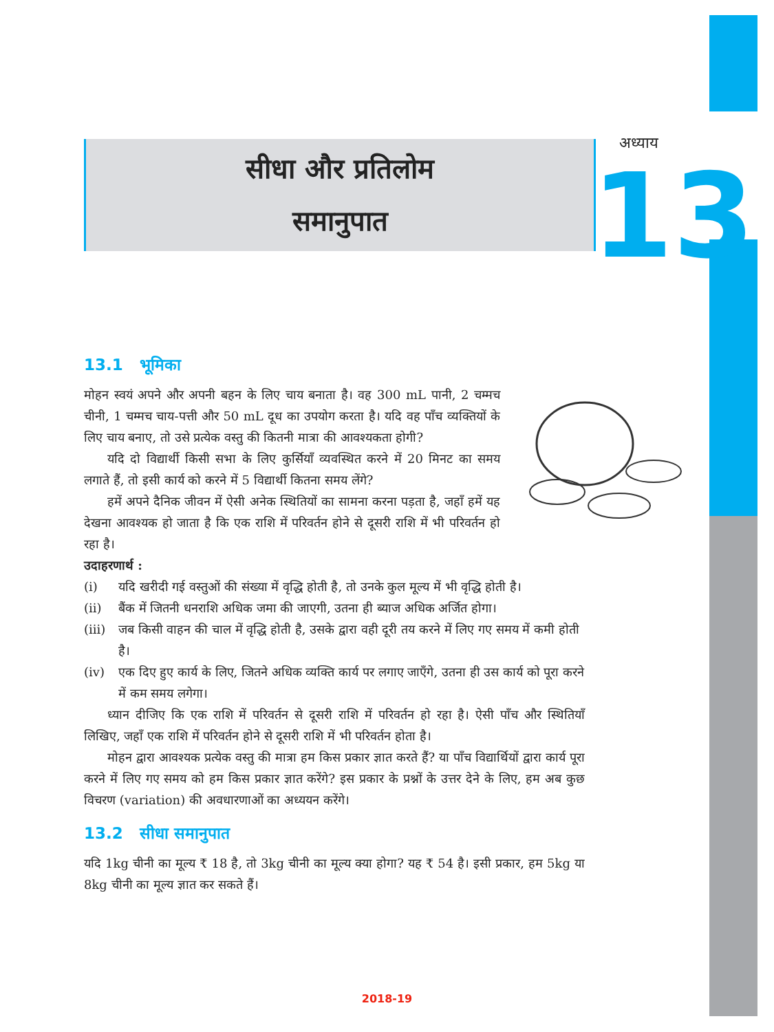सीधा और प्रतिलोम
समानुपात
अध्याय
13
13.1 भूमिका
मोहन स्वयं अपने और अपनी बहन के लिए चाय बनाता है। वह 300 mL पानी, 2 चम्मच चीनी, 1 चम्मच चाय-पत्ती और 50 mL दूध का उपयोग करता है। यदि वह पाँच व्यक्तियों के लिए चाय बनाए, तो उसे प्रत्येक वस्तु की कितनी मात्रा की आवश्यकता होगी?
यदि दो विद्यार्थी किसी सभा के लिए कुर्सियाँ व्यवस्थित करने में 20 मिनट का समय लगाते हैं, तो इसी कार्य को करने में 5 विद्यार्थी कितना समय लेंगे?
हमें अपने दैनिक जीवन में ऐसी अनेक स्थितियों का सामना करना पड़ता है, जहाँ हमें यह देखना आवश्यक हो जाता है कि एक राशि में परिवर्तन होने से दूसरी राशि में भी परिवर्तन हो रहा है।
उदाहरणार्थ :
(i) यदि खरीदी गई वस्तुओं की संख्या में वृद्धि होती है, तो उनके कुल मूल्य में भी वृद्धि होती है।
(ii) बैंक में जितनी धनराशि अधिक जमा की जाएगी, उतना ही ब्याज अधिक अर्जित होगा।
(iii) जब किसी वाहन की चाल में वृद्धि होती है, उसके द्वारा वही दूरी तय करने में लिए गए समय में कमी होती है।
(iv) एक दिए हुए कार्य के लिए, जितने अधिक व्यक्ति कार्य पर लगाए जाएँगे, उतना ही उस कार्य को पूरा करने में कम समय लगेगा।
ध्यान दीजिए कि एक राशि में परिवर्तन से दूसरी राशि में परिवर्तन हो रहा है। ऐसी पाँच और स्थितियाँ लिखिए, जहाँ एक राशि में परिवर्तन होने से दूसरी राशि में भी परिवर्तन होता है।
मोहन द्वारा आवश्यक प्रत्येक वस्तु की मात्रा हम किस प्रकार ज्ञात करते हैं? या पाँच विद्यार्थियों द्वारा कार्य पूरा करने में लिए गए समय को हम किस प्रकार ज्ञात करेंगे? इस प्रकार के प्रश्नों के उत्तर देने के लिए, हम अब कुछ विचरण (variation) की अवधारणाओं का अध्ययन करेंगे।
13.2 सीधा समानुपात
यदि 1kg चीनी का मूल्य ₹ 18 है, तो 3kg चीनी का मूल्य क्या होगा? यह ₹ 54 है। इसी प्रकार, हम 5kg या 8kg चीनी का मूल्य ज्ञात कर सकते हैं।
2018-19